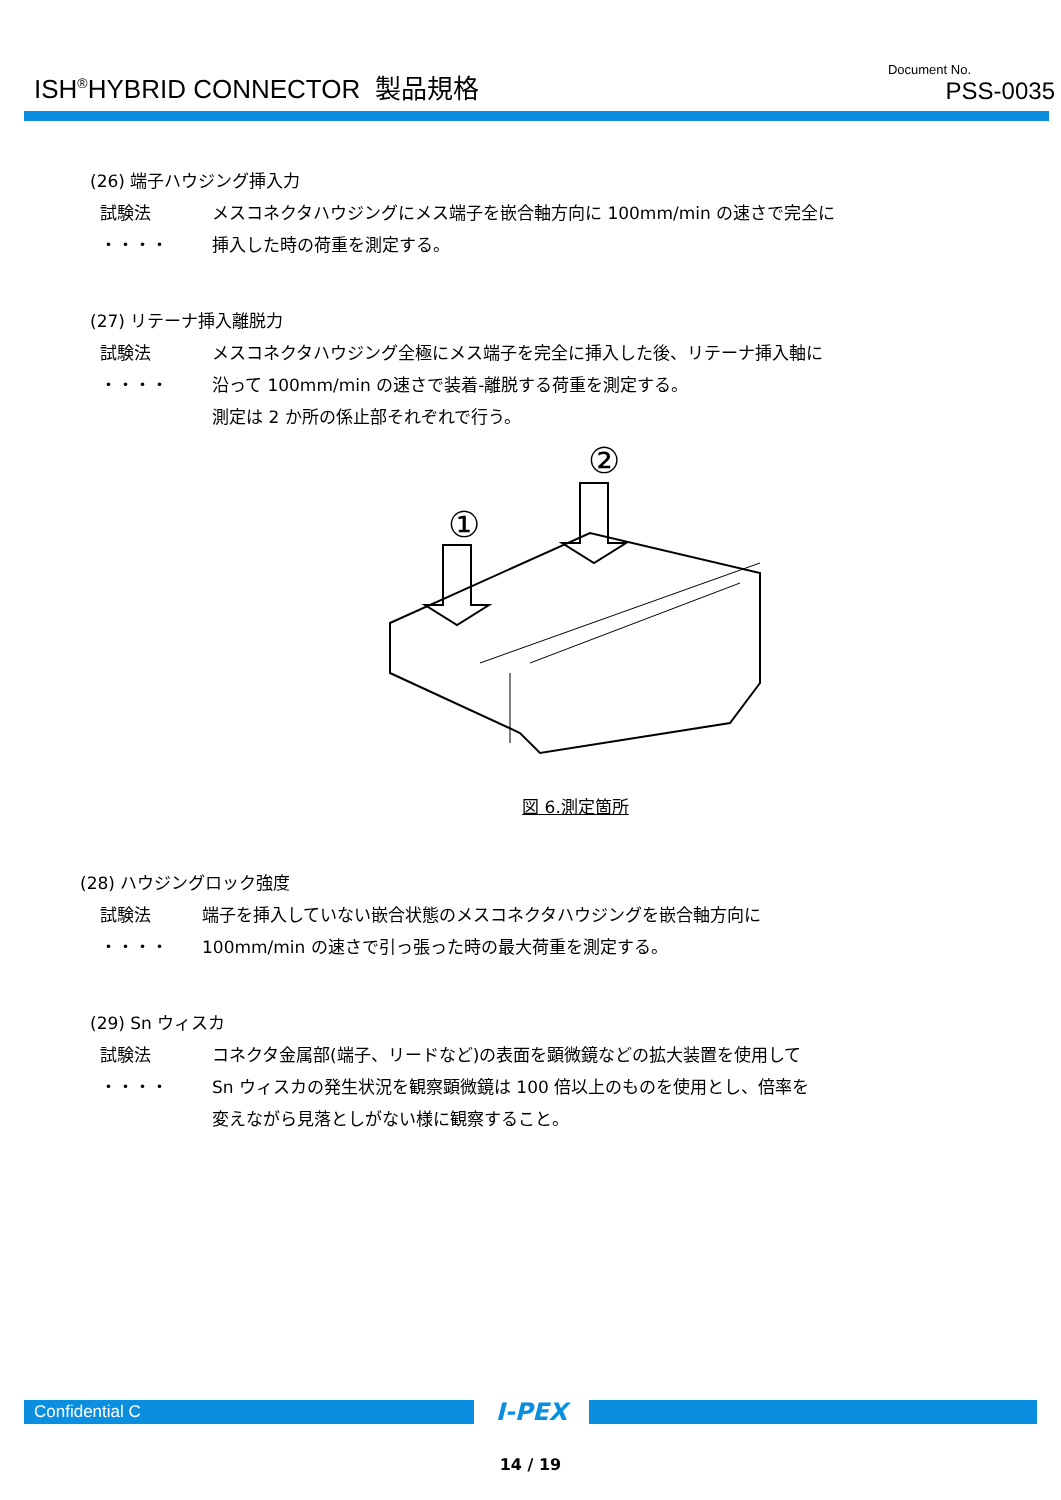ISH<sup>®</sup>HYBRID CONNECTOR 製品規格
Document No.
PSS-0035
(26) 端子ハウジング挿入力
試験法 ・・・・
メスコネクタハウジングにメス端子を嵌合軸方向に 100mm/min の速さで完全に
挿入した時の荷重を測定する。
(27) リテーナ挿入離脱力
試験法 ・・・・
メスコネクタハウジング全極にメス端子を完全に挿入した後、リテーナ挿入軸に
沿って 100mm/min の速さで装着-離脱する荷重を測定する。
測定は 2 か所の係止部それぞれで行う。
②
①
図 6.測定箇所
(28) ハウジングロック強度
試験法 ・・・・
端子を挿入していない嵌合状態のメスコネクタハウジングを嵌合軸方向に
100mm/min の速さで引っ張った時の最大荷重を測定する。
(29) Sn ウィスカ
試験法 ・・・・
コネクタ金属部(端子、リードなど)の表面を顕微鏡などの拡大装置を使用して
Sn ウィスカの発生状況を観察顕微鏡は 100 倍以上のものを使用とし、倍率を
変えながら見落としがない様に観察すること。
Confidential C
I-PEX
14 / 19